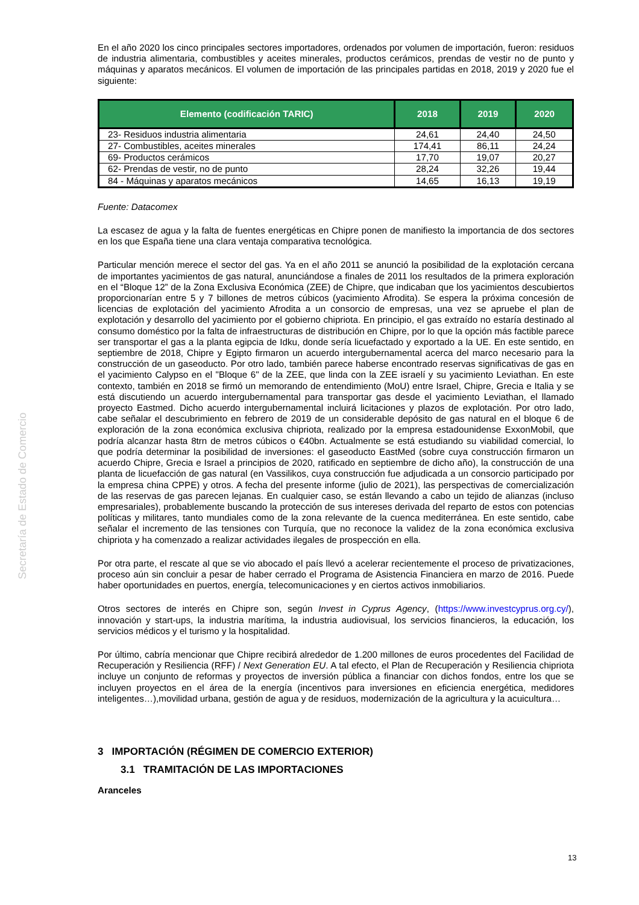Secretaría de Estado de Comercio
En el año 2020 los cinco principales sectores importadores, ordenados por volumen de importación, fueron: residuos de industria alimentaria, combustibles y aceites minerales, productos cerámicos, prendas de vestir no de punto y máquinas y aparatos mecánicos. El volumen de importación de las principales partidas en 2018, 2019 y 2020 fue el siguiente:
| Elemento (codificación TARIC) | 2018 | 2019 | 2020 |
| --- | --- | --- | --- |
| 23- Residuos industria alimentaria | 24,61 | 24,40 | 24,50 |
| 27- Combustibles, aceites minerales | 174,41 | 86,11 | 24,24 |
| 69- Productos cerámicos | 17,70 | 19,07 | 20,27 |
| 62- Prendas de vestir, no de punto | 28,24 | 32,26 | 19,44 |
| 84 - Máquinas y aparatos mecánicos | 14,65 | 16,13 | 19,19 |
Fuente: Datacomex
La escasez de agua y la falta de fuentes energéticas en Chipre ponen de manifiesto la importancia de dos sectores en los que España tiene una clara ventaja comparativa tecnológica.
Particular mención merece el sector del gas. Ya en el año 2011 se anunció la posibilidad de la explotación cercana de importantes yacimientos de gas natural, anunciándose a finales de 2011 los resultados de la primera exploración en el “Bloque 12” de la Zona Exclusiva Económica (ZEE) de Chipre, que indicaban que los yacimientos descubiertos proporcionarían entre 5 y 7 billones de metros cúbicos (yacimiento Afrodita). Se espera la próxima concesión de licencias de explotación del yacimiento Afrodita a un consorcio de empresas, una vez se apruebe el plan de explotación y desarrollo del yacimiento por el gobierno chipriota. En principio, el gas extraído no estaría destinado al consumo doméstico por la falta de infraestructuras de distribución en Chipre, por lo que la opción más factible parece ser transportar el gas a la planta egipcia de Idku, donde sería licuefactado y exportado a la UE. En este sentido, en septiembre de 2018, Chipre y Egipto firmaron un acuerdo intergubernamental acerca del marco necesario para la construcción de un gaseoducto. Por otro lado, también parece haberse encontrado reservas significativas de gas en el yacimiento Calypso en el "Bloque 6" de la ZEE, que linda con la ZEE israelí y su yacimiento Leviathan. En este contexto, también en 2018 se firmó un memorando de entendimiento (MoU) entre Israel, Chipre, Grecia e Italia y se está discutiendo un acuerdo intergubernamental para transportar gas desde el yacimiento Leviathan, el llamado proyecto Eastmed. Dicho acuerdo intergubernamental incluirá licitaciones y plazos de explotación. Por otro lado, cabe señalar el descubrimiento en febrero de 2019 de un considerable depósito de gas natural en el bloque 6 de exploración de la zona económica exclusiva chipriota, realizado por la empresa estadounidense ExxonMobil, que podría alcanzar hasta 8trn de metros cúbicos o €40bn. Actualmente se está estudiando su viabilidad comercial, lo que podría determinar la posibilidad de inversiones: el gaseoducto EastMed (sobre cuya construcción firmaron un acuerdo Chipre, Grecia e Israel a principios de 2020, ratificado en septiembre de dicho año), la construcción de una planta de licuefacción de gas natural (en Vassilikos, cuya construcción fue adjudicada a un consorcio participado por la empresa china CPPE) y otros. A fecha del presente informe (julio de 2021), las perspectivas de comercialización de las reservas de gas parecen lejanas. En cualquier caso, se están llevando a cabo un tejido de alianzas (incluso empresariales), probablemente buscando la protección de sus intereses derivada del reparto de estos con potencias políticas y militares, tanto mundiales como de la zona relevante de la cuenca mediterránea. En este sentido, cabe señalar el incremento de las tensiones con Turquía, que no reconoce la validez de la zona económica exclusiva chipriota y ha comenzado a realizar actividades ilegales de prospección en ella.
Por otra parte, el rescate al que se vio abocado el país llevó a acelerar recientemente el proceso de privatizaciones, proceso aún sin concluir a pesar de haber cerrado el Programa de Asistencia Financiera en marzo de 2016. Puede haber oportunidades en puertos, energía, telecomunicaciones y en ciertos activos inmobiliarios.
Otros sectores de interés en Chipre son, según Invest in Cyprus Agency, (https://www.investcyprus.org.cy/), innovación y start-ups, la industria marítima, la industria audiovisual, los servicios financieros, la educación, los servicios médicos y el turismo y la hospitalidad.
Por último, cabría mencionar que Chipre recibirá alrededor de 1.200 millones de euros procedentes del Facilidad de Recuperación y Resiliencia (RFF) / Next Generation EU. A tal efecto, el Plan de Recuperación y Resiliencia chipriota incluye un conjunto de reformas y proyectos de inversión pública a financiar con dichos fondos, entre los que se incluyen proyectos en el área de la energía (incentivos para inversiones en eficiencia energética, medidores inteligentes…),movilidad urbana, gestión de agua y de residuos, modernización de la agricultura y la acuicultura…
3 IMPORTACIÓN (RÉGIMEN DE COMERCIO EXTERIOR)
3.1 TRAMITACIÓN DE LAS IMPORTACIONES
Aranceles
13